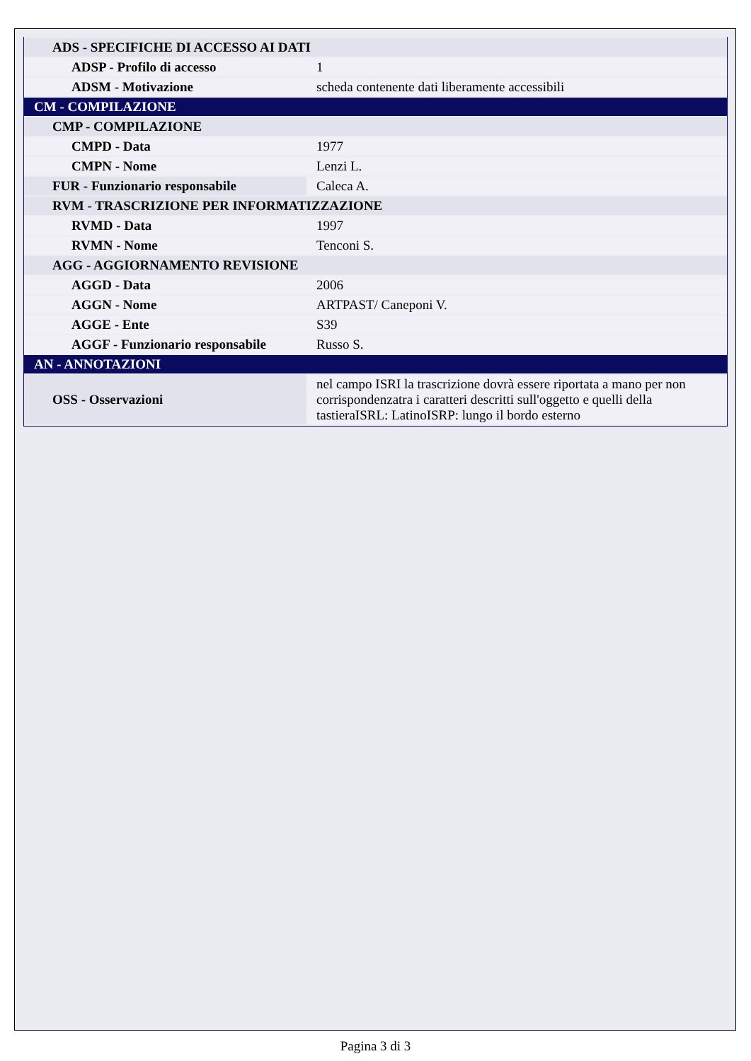| ADS - SPECIFICHE DI ACCESSO AI DATI | |
| ADSP - Profilo di accesso | 1 |
| ADSM - Motivazione | scheda contenente dati liberamente accessibili |
| CM - COMPILAZIONE | |
| CMP - COMPILAZIONE | |
| CMPD - Data | 1977 |
| CMPN - Nome | Lenzi L. |
| FUR - Funzionario responsabile | Caleca A. |
| RVM - TRASCRIZIONE PER INFORMATIZZAZIONE | |
| RVMD - Data | 1997 |
| RVMN - Nome | Tenconi S. |
| AGG - AGGIORNAMENTO REVISIONE | |
| AGGD - Data | 2006 |
| AGGN - Nome | ARTPAST/ Caneponi V. |
| AGGE - Ente | S39 |
| AGGF - Funzionario responsabile | Russo S. |
| AN - ANNOTAZIONI | |
| OSS - Osservazioni | nel campo ISRI la trascrizione dovrà essere riportata a mano per non corrispondenzatra i caratteri descritti sull'oggetto e quelli della tastieraISRL: LatinoISRP: lungo il bordo esterno |
Pagina 3 di 3